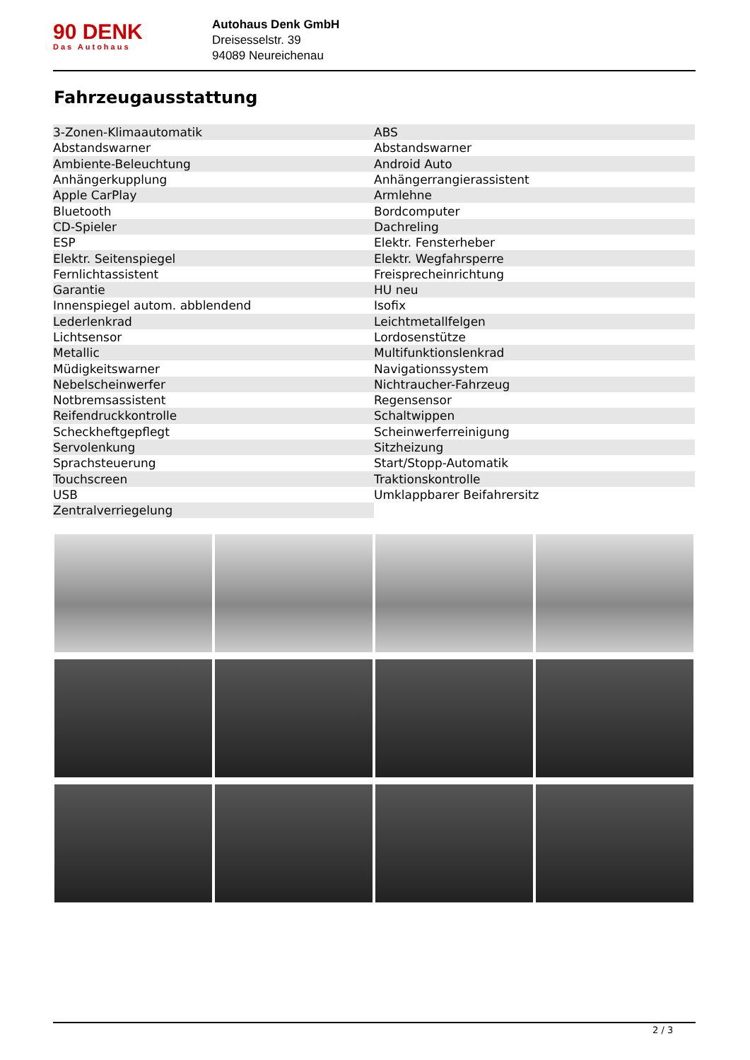90 DENK
Das Autohaus
Autohaus Denk GmbH
Dreisesselstr. 39
94089 Neureichenau
Fahrzeugausstattung
| 3-Zonen-Klimaautomatik | ABS |
| Abstandswarner | Abstandswarner |
| Ambiente-Beleuchtung | Android Auto |
| Anhängerkupplung | Anhängerrangierassistent |
| Apple CarPlay | Armlehne |
| Bluetooth | Bordcomputer |
| CD-Spieler | Dachreling |
| ESP | Elektr. Fensterheber |
| Elektr. Seitenspiegel | Elektr. Wegfahrsperre |
| Fernlichtassistent | Freisprecheinrichtung |
| Garantie | HU neu |
| Innenspiegel autom. abblendend | Isofix |
| Lederlenkrad | Leichtmetallfelgen |
| Lichtsensor | Lordosenstütze |
| Metallic | Multifunktionslenkrad |
| Müdigkeitswarner | Navigationssystem |
| Nebelscheinwerfer | Nichtraucher-Fahrzeug |
| Notbremsassistent | Regensensor |
| Reifendruckkontrolle | Schaltwippen |
| Scheckheftgepflegt | Scheinwerferreinigung |
| Servolenkung | Sitzheizung |
| Sprachsteuerung | Start/Stopp-Automatik |
| Touchscreen | Traktionskontrolle |
| USB | Umklappbarer Beifahrersitz |
| Zentralverriegelung | |
2 / 3